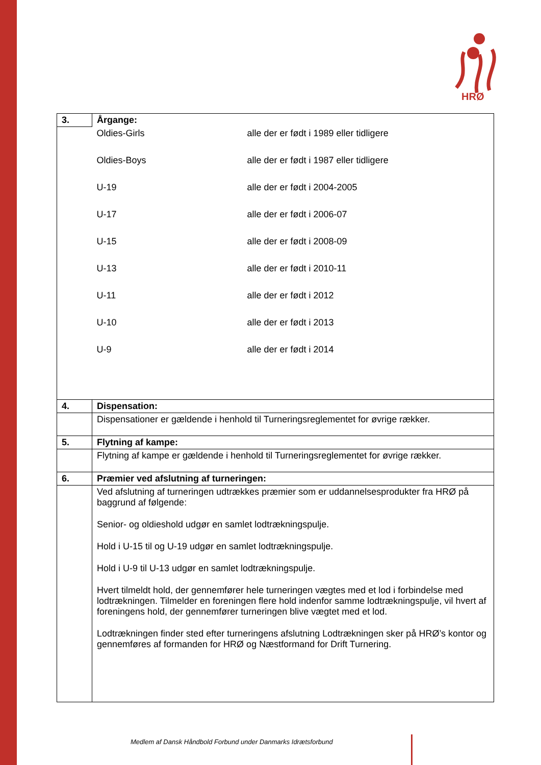HRØ
| 3. | Årgange: |
| | Oldies-Girls alle der er født i 1989 eller tidligere Oldies-Boys alle der er født i 1987 eller tidligere U-19 alle der er født i 2004-2005 U-17 alle der er født i 2006-07 U-15 alle der er født i 2008-09 U-13 alle der er født i 2010-11 U-11 alle der er født i 2012 U-10 alle der er født i 2013 U-9 alle der er født i 2014 |
| 4. | Dispensation: |
| | Dispensationer er gældende i henhold til Turneringsreglementet for øvrige rækker. |
| 5. | Flytning af kampe: |
| | Flytning af kampe er gældende i henhold til Turneringsreglementet for øvrige rækker. |
| 6. | Præmier ved afslutning af turneringen: |
| | Ved afslutning af turneringen udtrækkes præmier som er uddannelsesprodukter fra HRØ på baggrund af følgende: Senior- og oldieshold udgør en samlet lodtrækningspulje. Hold i U-15 til og U-19 udgør en samlet lodtrækningspulje. Hold i U-9 til U-13 udgør en samlet lodtrækningspulje. Hvert tilmeldt hold, der gennemfører hele turneringen vægtes med et lod i forbindelse med lodtrækningen. Tilmelder en foreningen flere hold indenfor samme lodtrækningspulje, vil hvert af foreningens hold, der gennemfører turneringen blive vægtet med et lod. Lodtrækningen finder sted efter turneringens afslutning Lodtrækningen sker på HRØ’s kontor og gennemføres af formanden for HRØ og Næstformand for Drift Turnering. |
Medlem af Dansk Håndbold Forbund under Danmarks Idrætsforbund